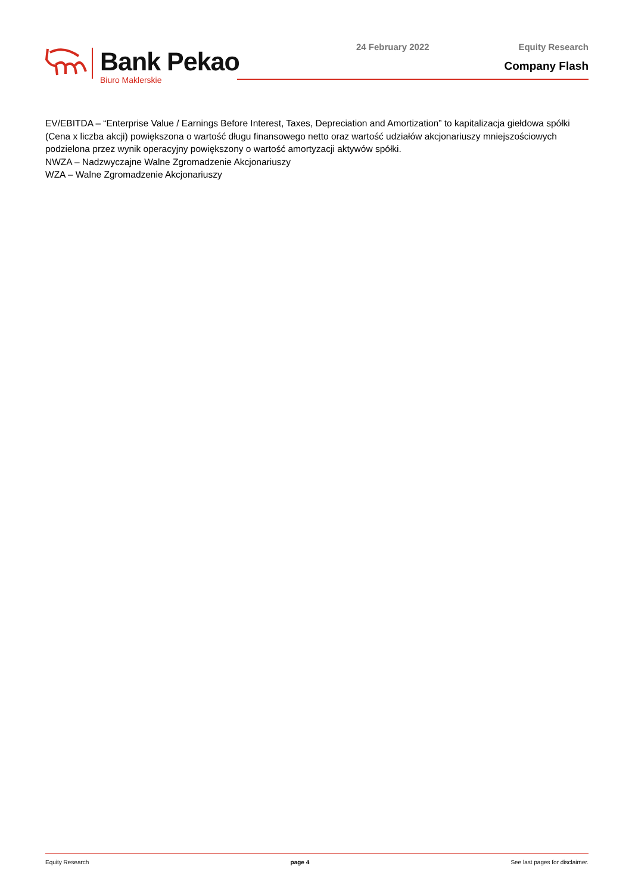Bank Pekao
Biuro Maklerskie
24 February 2022 Equity Research
Company Flash
EV/EBITDA – “Enterprise Value / Earnings Before Interest, Taxes, Depreciation and Amortization” to kapitalizacja giełdowa spółki (Cena x liczba akcji) powiększona o wartość długu finansowego netto oraz wartość udziałów akcjonariuszy mniejszościowych podzielona przez wynik operacyjny powiększony o wartość amortyzacji aktywów spółki.
NWZA – Nadzwyczajne Walne Zgromadzenie Akcjonariuszy
WZA – Walne Zgromadzenie Akcjonariuszy
Equity Research page 4 See last pages for disclaimer.